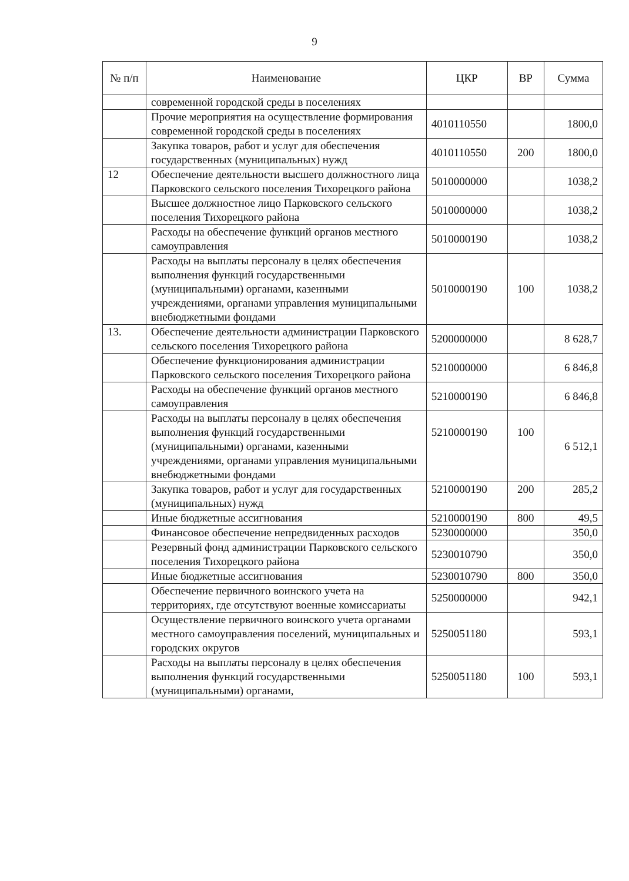9
| № п/п | Наименование | ЦКР | ВР | Сумма |
| --- | --- | --- | --- | --- |
| | современной городской среды в поселениях | | | |
| | Прочие мероприятия на осуществление формирования современной городской среды в поселениях | 4010110550 | | 1800,0 |
| | Закупка товаров, работ и услуг для обеспечения государственных (муниципальных) нужд | 4010110550 | 200 | 1800,0 |
| 12 | Обеспечение деятельности высшего должностного лица Парковского сельского поселения Тихорецкого района | 5010000000 | | 1038,2 |
| | Высшее должностное лицо Парковского сельского поселения Тихорецкого района | 5010000000 | | 1038,2 |
| | Расходы на обеспечение функций органов местного самоуправления | 5010000190 | | 1038,2 |
| | Расходы на выплаты персоналу в целях обеспечения выполнения функций государственными (муниципальными) органами, казенными учреждениями, органами управления муниципальными внебюджетными фондами | 5010000190 | 100 | 1038,2 |
| 13. | Обеспечение деятельности администрации Парковского сельского поселения Тихорецкого района | 5200000000 | | 8 628,7 |
| | Обеспечение функционирования администрации Парковского сельского поселения Тихорецкого района | 5210000000 | | 6 846,8 |
| | Расходы на обеспечение функций органов местного самоуправления | 5210000190 | | 6 846,8 |
| | Расходы на выплаты персоналу в целях обеспечения выполнения функций государственными (муниципальными) органами, казенными учреждениями, органами управления муниципальными внебюджетными фондами | 5210000190 | 100 | 6 512,1 |
| | Закупка товаров, работ и услуг для государственных (муниципальных) нужд | 5210000190 | 200 | 285,2 |
| | Иные бюджетные ассигнования | 5210000190 | 800 | 49,5 |
| | Финансовое обеспечение непредвиденных расходов | 5230000000 | | 350,0 |
| | Резервный фонд администрации Парковского сельского поселения Тихорецкого района | 5230010790 | | 350,0 |
| | Иные бюджетные ассигнования | 5230010790 | 800 | 350,0 |
| | Обеспечение первичного воинского учета на территориях, где отсутствуют военные комиссариаты | 5250000000 | | 942,1 |
| | Осуществление первичного воинского учета органами местного самоуправления поселений, муниципальных и городских округов | 5250051180 | | 593,1 |
| | Расходы на выплаты персоналу в целях обеспечения выполнения функций государственными (муниципальными) органами, | 5250051180 | 100 | 593,1 |